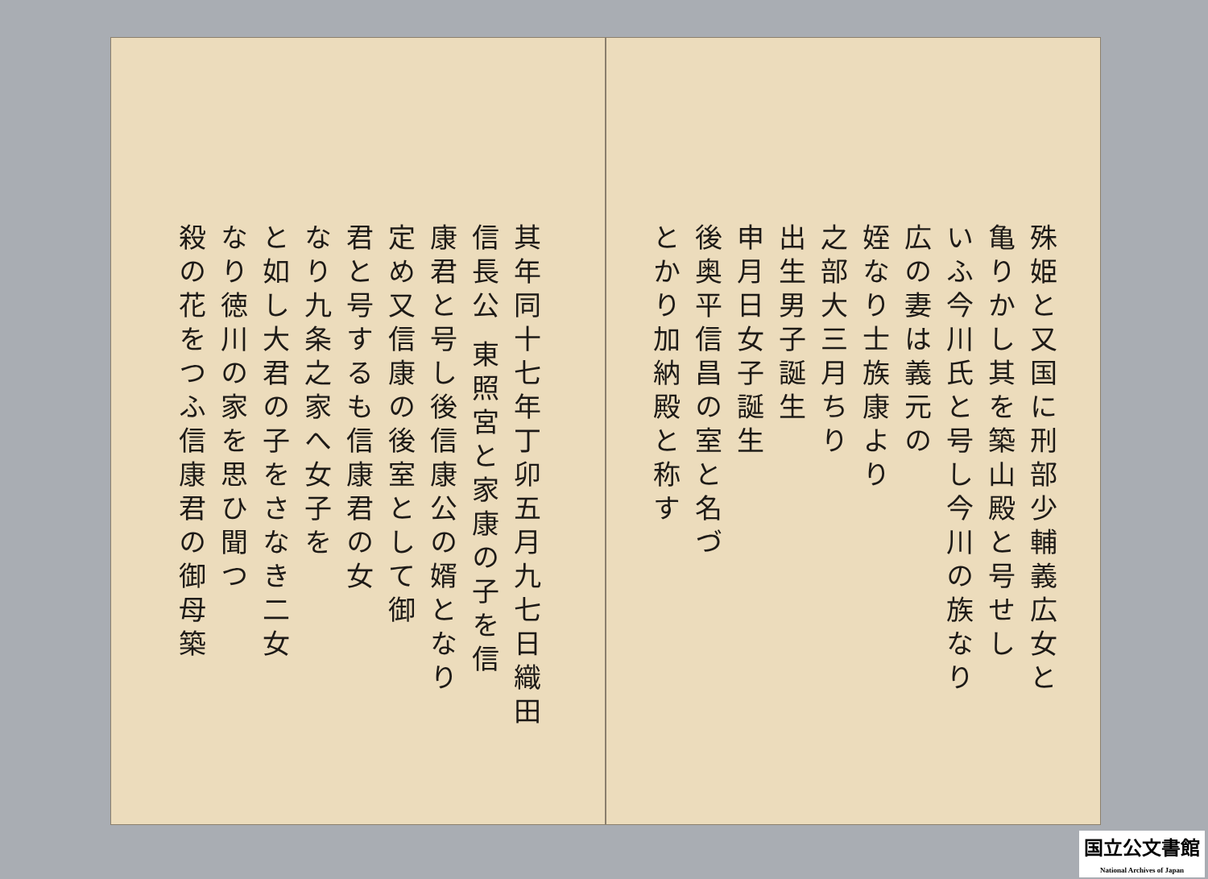其年同十七年丁卯五月九七日織田
信長公 東照宮と家康の子を信
康君と号し後信康公の婿となり
定め又信康の後室として御
君と号するも信康君の女
なり九条之家へ女子を
と如し大君の子をさなき二女
なり徳川の家を思ひ聞つ
殺の花をつふ信康君の御母築
殊姫と又国に刑部少輔義広女と
亀りかし其を築山殿と号せし
いふ今川氏と号し今川の族なり
広の妻は義元の
姪なり士族康より
之部大三月ちり
出生男子誕生
申月日女子誕生
後奥平信昌の室と名づ
とかり加納殿と称す
国立公文書館
National Archives of Japan